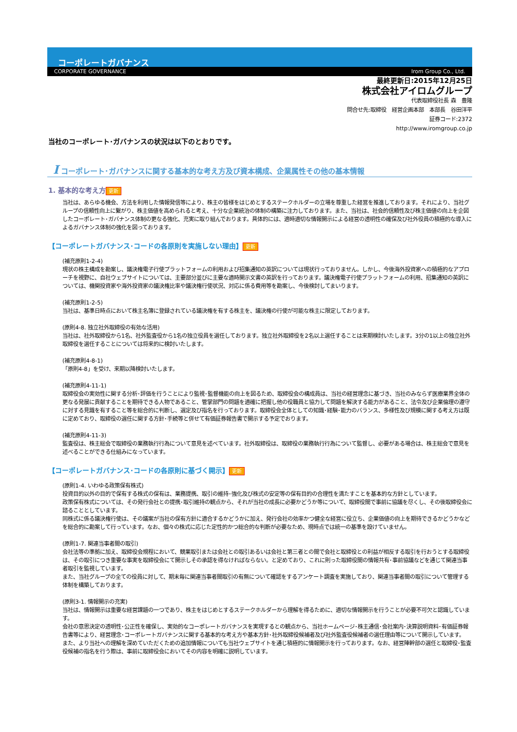コーポレートガバナンス
CORPORATE GOVERNANCE Irom Group Co., Ltd.
最終更新日:2015年12月25日
株式会社アイロムグループ
代表取締役社長 森　豊隆
問合せ先:取締役　経営企画本部　本部長　谷田洋平
証券コード:2372
http://www.iromgroup.co.jp
当社のコーポレート･ガバナンスの状況は以下のとおりです。
I コーポレート･ガバナンスに関する基本的な考え方及び資本構成、企業属性その他の基本情報
1. 基本的な考え方 更新
当社は、あらゆる機会、方法を利用した情報発信等により、株主の皆様をはじめとするステークホルダーの立場を尊重した経営を推進しております。それにより、当社グループの信頼性向上に繋がり、株主価値を高められると考え、十分な企業統治の体制の構築に注力しております。また、当社は、社会的信頼性及び株主価値の向上を企図したコーポレート･ガバナンス体制の更なる強化、充実に取り組んでおります。具体的には、適時適切な情報開示による経営の透明性の確保及び社外役員の積極的な導入によるガバナンス体制の強化を図っております。
【コーポレートガバナンス･コードの各原則を実施しない理由】 更新
(補充原則1-2-4)
現状の株主構成を勘案し、議決権電子行使プラットフォームの利用および招集通知の英訳については現状行っておりません。しかし、今後海外投資家への積極的なアプローチを視野に、自社ウェブサイトについては、主要部分並びに主要な適時開示文書の英訳を行っております。議決権電子行使プラットフォームの利用、招集通知の英訳については、機関投資家や海外投資家の議決権比率や議決権行使状況、対応に係る費用等を勘案し、今後検討してまいります。
(補充原則1-2-5)
当社は、基準日時点において株主名簿に登録されている議決権を有する株主を、議決権の行使が可能な株主に限定しております。
(原則4-8. 独立社外取締役の有効な活用)
当社は、社外取締役から1名、社外監査役から1名の独立役員を選任しております。独立社外取締役を2名以上選任することは来期検討いたします。3分の1以上の独立社外取締役を選任することについては将来的に検討いたします。
(補充原則4-8-1)
「原則4-8」を受け、来期以降検討いたします。
(補充原則4-11-1)
取締役会の実効性に関する分析･評価を行うことにより監視･監督機能の向上を図るため、取締役会の構成員は、当社の経営理念に基づき、当社のみならず医療業界全体の更なる発展に貢献することを期待できる人物であること、管掌部門の問題を適確に把握し他の役職員と協力して問題を解決する能力があること、法令及び企業倫理の遵守に対する見識を有すること等を総合的に判断し、選定及び指名を行っております。取締役会全体としての知識･経験･能力のバランス、多様性及び規模に関する考え方は既に定めており、取締役の選任に関する方針･手続等と併せて有価証券報告書で開示する予定でおります。
(補充原則4-11-3)
監査役は、株主総会で取締役の業務執行行為について意見を述べています。社外取締役は、取締役の業務執行行為について監督し、必要がある場合は、株主総会で意見を述べることができる仕組みになっています。
【コーポレートガバナンス･コードの各原則に基づく開示】 更新
(原則1-4. いわゆる政策保有株式)
投資目的以外の目的で保有する株式の保有は、業務提携、取引の維持･強化及び株式の安定等の保有目的の合理性を満たすことを基本的な方針としています。
政策保有株式については、その発行会社との提携･取引維持の観点から、それが当社の成長に必要かどうか等について、取締役間で事前に協議を尽くし、その後取締役会に諮ることとしています。
同株式に係る議決権行使は、その議案が当社の保有方針に適合するかどうかに加え、発行会社の効率かつ健全な経営に役立ち、企業価値の向上を期待できるかどうかなどを総合的に勘案して行っています。なお、個々の株式に応じた定性的かつ総合的な判断が必要なため、現時点では統一の基準を設けていません。
(原則1-7. 関連当事者間の取引)
会社法等の準拠に加え、取締役会規程において、競業取引または会社との取引あるいは会社と第三者との間で会社と取締役との利益が相反する取引を行おうとする取締役は、その取引につき重要な事実を取締役会にて開示しその承認を得なければならない。と定めており、これに則った取締役間の情報共有･事前協議などを通じて関連当事者取引を監視しています。
また、当社グループの全ての役員に対して、期末毎に関連当事者間取引の有無について確認をするアンケート調査を実施しており、関連当事者間の取引について管理する体制を構築しております。
(原則3-1. 情報開示の充実)
当社は、情報開示は重要な経営課題の一つであり、株主をはじめとするステークホルダーから理解を得るために、適切な情報開示を行うことが必要不可欠と認識しています。
会社の意思決定の透明性･公正性を確保し、実効的なコーポレートガバナンスを実現するとの観点から、当社ホームページ･株主通信･会社案内･決算説明資料･有価証券報告書等により、経営理念･コーポレートガバナンスに関する基本的な考え方や基本方針･社外取締役候補者及び社外監査役候補者の選任理由等について開示しています。
また、より当社への理解を深めていただくための追加情報についても当社ウェブサイトを通じ積極的に情報開示を行っております。なお、経営陣幹部の選任と取締役･監査役候補の指名を行う際は、事前に取締役会においてその内容を明確に説明しています。